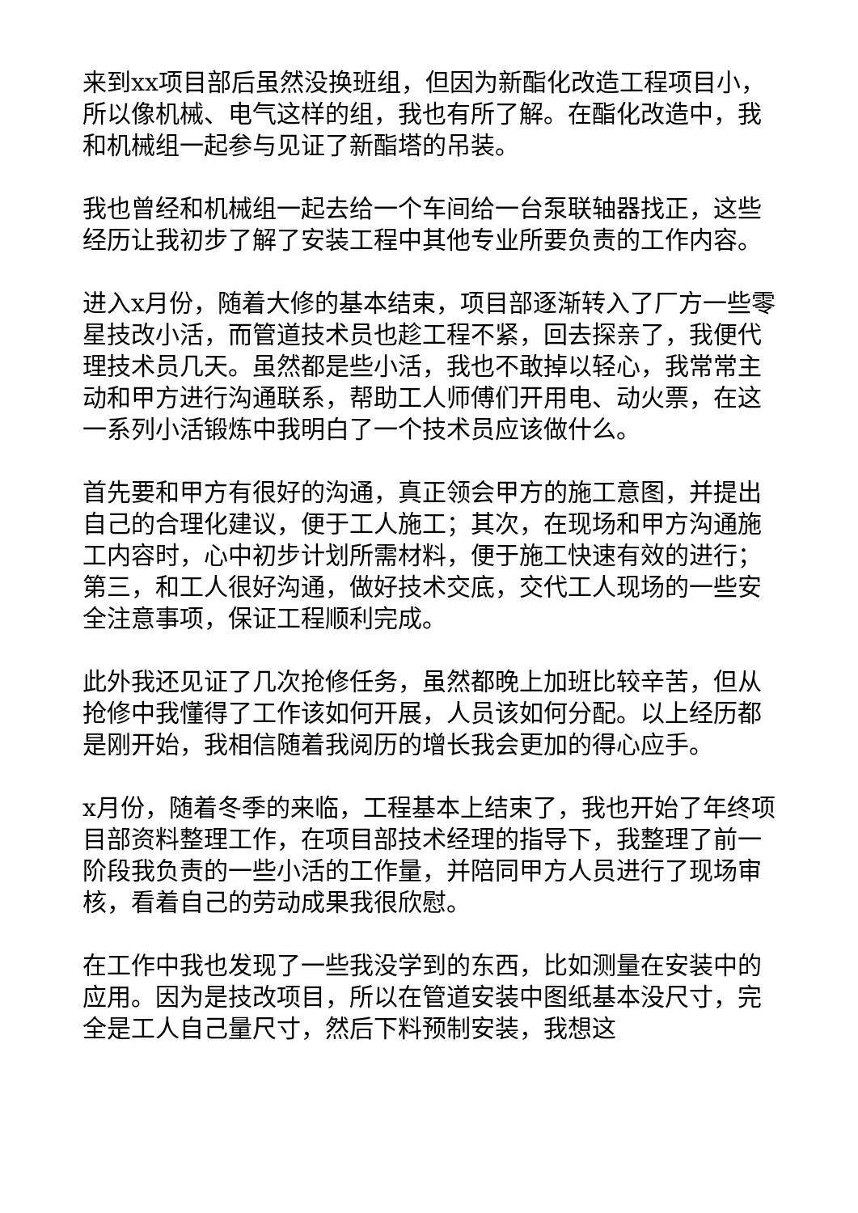来到xx项目部后虽然没换班组，但因为新酯化改造工程项目小，所以像机械、电气这样的组，我也有所了解。在酯化改造中，我和机械组一起参与见证了新酯塔的吊装。
我也曾经和机械组一起去给一个车间给一台泵联轴器找正，这些经历让我初步了解了安装工程中其他专业所要负责的工作内容。
进入x月份，随着大修的基本结束，项目部逐渐转入了厂方一些零星技改小活，而管道技术员也趁工程不紧，回去探亲了，我便代理技术员几天。虽然都是些小活，我也不敢掉以轻心，我常常主动和甲方进行沟通联系，帮助工人师傅们开用电、动火票，在这一系列小活锻炼中我明白了一个技术员应该做什么。
首先要和甲方有很好的沟通，真正领会甲方的施工意图，并提出自己的合理化建议，便于工人施工；其次，在现场和甲方沟通施工内容时，心中初步计划所需材料，便于施工快速有效的进行；第三，和工人很好沟通，做好技术交底，交代工人现场的一些安全注意事项，保证工程顺利完成。
此外我还见证了几次抢修任务，虽然都晚上加班比较辛苦，但从抢修中我懂得了工作该如何开展，人员该如何分配。以上经历都是刚开始，我相信随着我阅历的增长我会更加的得心应手。
x月份，随着冬季的来临，工程基本上结束了，我也开始了年终项目部资料整理工作，在项目部技术经理的指导下，我整理了前一阶段我负责的一些小活的工作量，并陪同甲方人员进行了现场审核，看着自己的劳动成果我很欣慰。
在工作中我也发现了一些我没学到的东西，比如测量在安装中的应用。因为是技改项目，所以在管道安装中图纸基本没尺寸，完全是工人自己量尺寸，然后下料预制安装，我想这